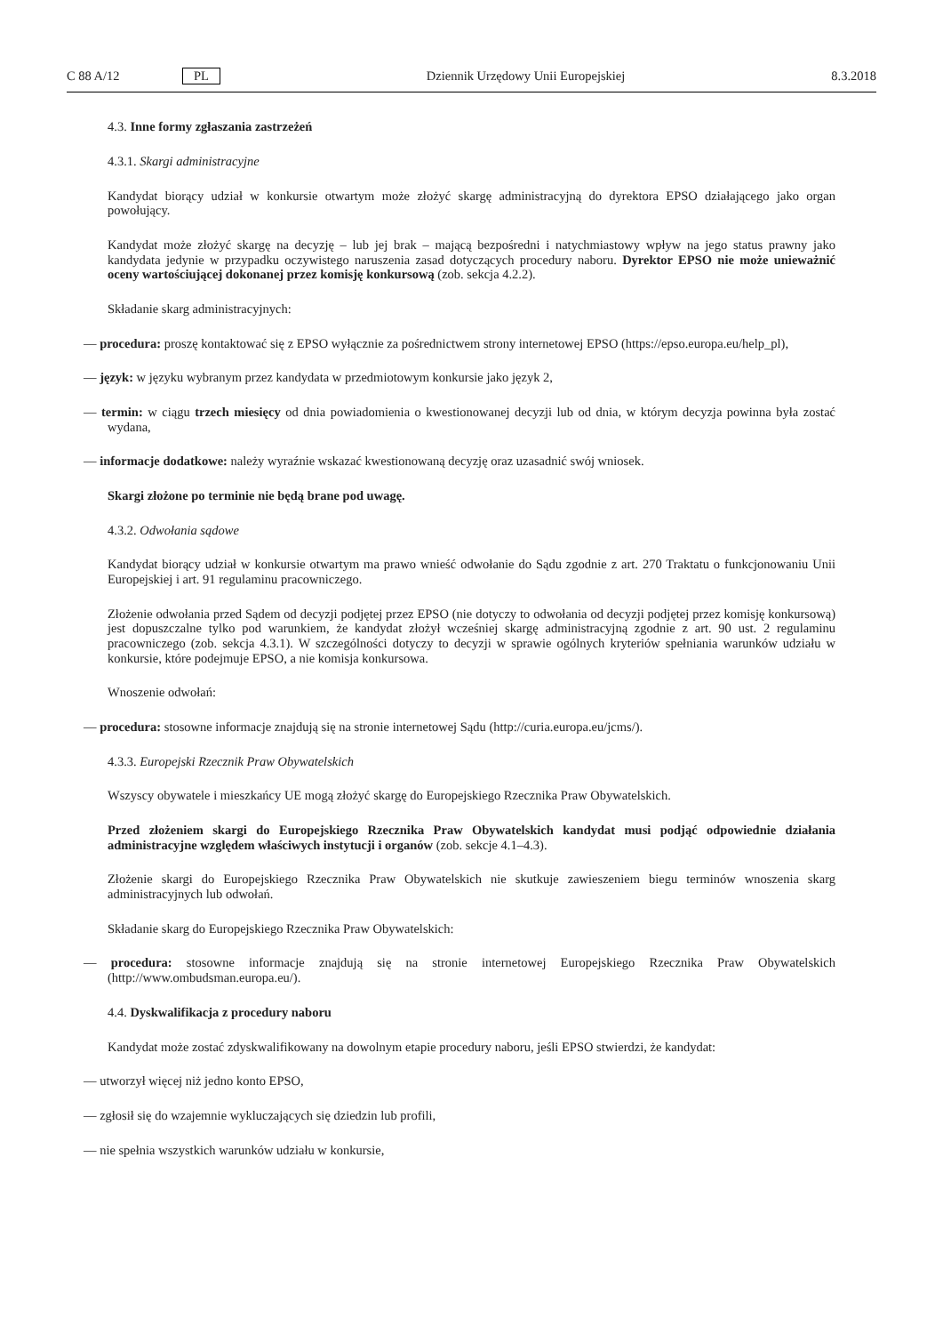C 88 A/12 PL Dziennik Urzędowy Unii Europejskiej 8.3.2018
4.3. Inne formy zgłaszania zastrzeżeń
4.3.1. Skargi administracyjne
Kandydat biorący udział w konkursie otwartym może złożyć skargę administracyjną do dyrektora EPSO działającego jako organ powołujący.
Kandydat może złożyć skargę na decyzję – lub jej brak – mającą bezpośredni i natychmiastowy wpływ na jego status prawny jako kandydata jedynie w przypadku oczywistego naruszenia zasad dotyczących procedury naboru. Dyrektor EPSO nie może unieważnić oceny wartościującej dokonanej przez komisję konkursową (zob. sekcja 4.2.2).
Składanie skarg administracyjnych:
— procedura: proszę kontaktować się z EPSO wyłącznie za pośrednictwem strony internetowej EPSO (https://epso.europa.eu/help_pl),
— język: w języku wybranym przez kandydata w przedmiotowym konkursie jako język 2,
— termin: w ciągu trzech miesięcy od dnia powiadomienia o kwestionowanej decyzji lub od dnia, w którym decyzja powinna była zostać wydana,
— informacje dodatkowe: należy wyraźnie wskazać kwestionowaną decyzję oraz uzasadnić swój wniosek.
Skargi złożone po terminie nie będą brane pod uwagę.
4.3.2. Odwołania sądowe
Kandydat biorący udział w konkursie otwartym ma prawo wnieść odwołanie do Sądu zgodnie z art. 270 Traktatu o funkcjonowaniu Unii Europejskiej i art. 91 regulaminu pracowniczego.
Złożenie odwołania przed Sądem od decyzji podjętej przez EPSO (nie dotyczy to odwołania od decyzji podjętej przez komisję konkursową) jest dopuszczalne tylko pod warunkiem, że kandydat złożył wcześniej skargę administracyjną zgodnie z art. 90 ust. 2 regulaminu pracowniczego (zob. sekcja 4.3.1). W szczególności dotyczy to decyzji w sprawie ogólnych kryteriów spełniania warunków udziału w konkursie, które podejmuje EPSO, a nie komisja konkursowa.
Wnoszenie odwołań:
— procedura: stosowne informacje znajdują się na stronie internetowej Sądu (http://curia.europa.eu/jcms/).
4.3.3. Europejski Rzecznik Praw Obywatelskich
Wszyscy obywatele i mieszkańcy UE mogą złożyć skargę do Europejskiego Rzecznika Praw Obywatelskich.
Przed złożeniem skargi do Europejskiego Rzecznika Praw Obywatelskich kandydat musi podjąć odpowiednie działania administracyjne względem właściwych instytucji i organów (zob. sekcje 4.1–4.3).
Złożenie skargi do Europejskiego Rzecznika Praw Obywatelskich nie skutkuje zawieszeniem biegu terminów wnoszenia skarg administracyjnych lub odwołań.
Składanie skarg do Europejskiego Rzecznika Praw Obywatelskich:
— procedura: stosowne informacje znajdują się na stronie internetowej Europejskiego Rzecznika Praw Obywatelskich (http://www.ombudsman.europa.eu/).
4.4. Dyskwalifikacja z procedury naboru
Kandydat może zostać zdyskwalifikowany na dowolnym etapie procedury naboru, jeśli EPSO stwierdzi, że kandydat:
— utworzył więcej niż jedno konto EPSO,
— zgłosił się do wzajemnie wykluczających się dziedzin lub profili,
— nie spełnia wszystkich warunków udziału w konkursie,